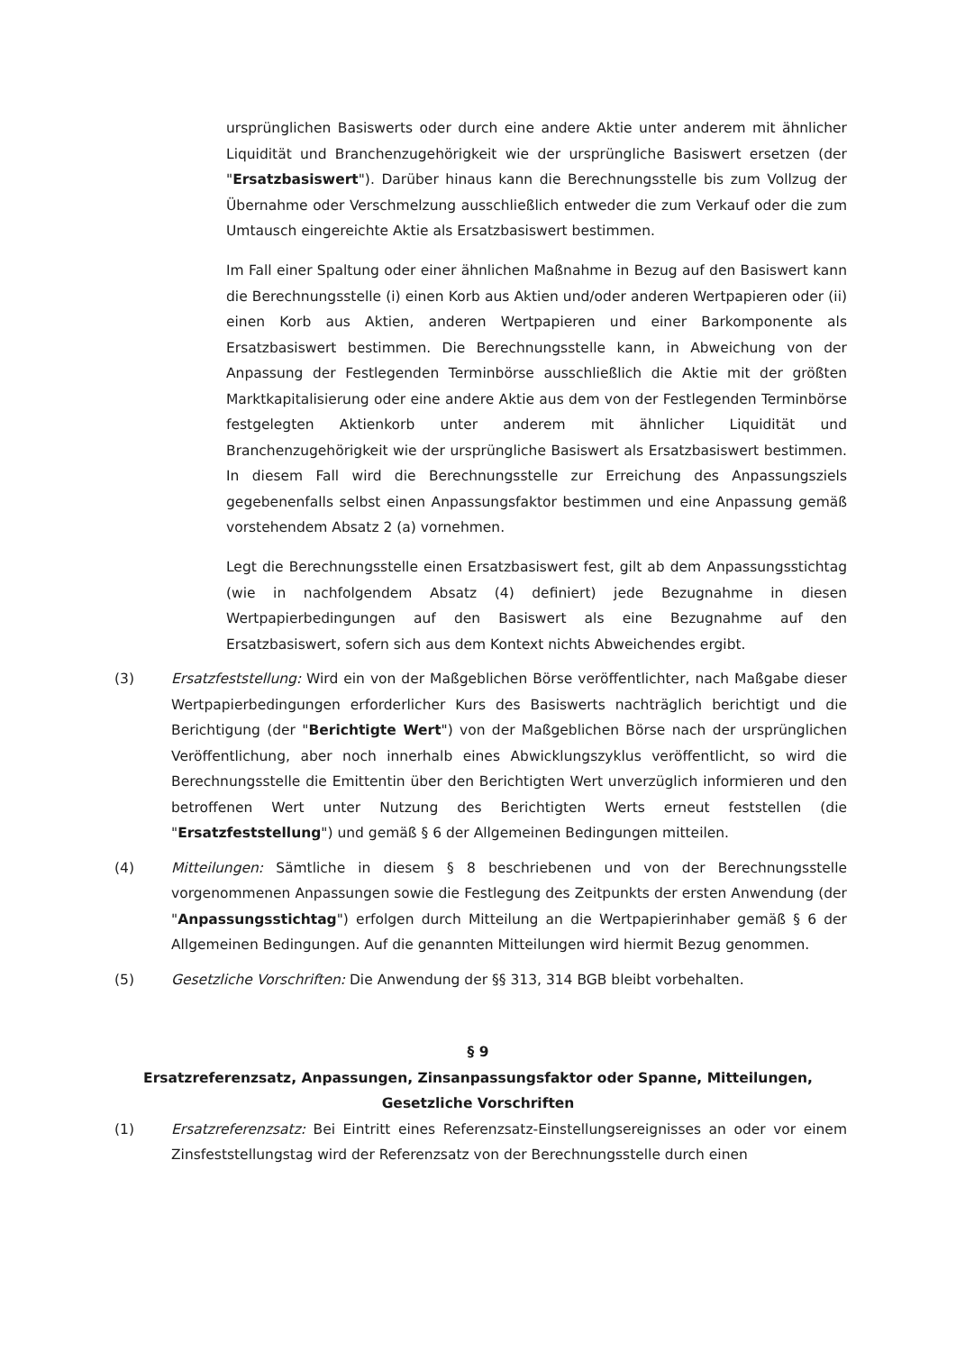ursprünglichen Basiswerts oder durch eine andere Aktie unter anderem mit ähnlicher Liquidität und Branchenzugehörigkeit wie der ursprüngliche Basiswert ersetzen (der "Ersatzbasiswert"). Darüber hinaus kann die Berechnungsstelle bis zum Vollzug der Übernahme oder Verschmelzung ausschließlich entweder die zum Verkauf oder die zum Umtausch eingereichte Aktie als Ersatzbasiswert bestimmen.
Im Fall einer Spaltung oder einer ähnlichen Maßnahme in Bezug auf den Basiswert kann die Berechnungsstelle (i) einen Korb aus Aktien und/oder anderen Wertpapieren oder (ii) einen Korb aus Aktien, anderen Wertpapieren und einer Barkomponente als Ersatzbasiswert bestimmen. Die Berechnungsstelle kann, in Abweichung von der Anpassung der Festlegenden Terminbörse ausschließlich die Aktie mit der größten Marktkapitalisierung oder eine andere Aktie aus dem von der Festlegenden Terminbörse festgelegten Aktienkorb unter anderem mit ähnlicher Liquidität und Branchenzugehörigkeit wie der ursprüngliche Basiswert als Ersatzbasiswert bestimmen. In diesem Fall wird die Berechnungsstelle zur Erreichung des Anpassungsziels gegebenenfalls selbst einen Anpassungsfaktor bestimmen und eine Anpassung gemäß vorstehendem Absatz 2 (a) vornehmen.
Legt die Berechnungsstelle einen Ersatzbasiswert fest, gilt ab dem Anpassungsstichtag (wie in nachfolgendem Absatz (4) definiert) jede Bezugnahme in diesen Wertpapierbedingungen auf den Basiswert als eine Bezugnahme auf den Ersatzbasiswert, sofern sich aus dem Kontext nichts Abweichendes ergibt.
(3) Ersatzfeststellung: Wird ein von der Maßgeblichen Börse veröffentlichter, nach Maßgabe dieser Wertpapierbedingungen erforderlicher Kurs des Basiswerts nachträglich berichtigt und die Berichtigung (der "Berichtigte Wert") von der Maßgeblichen Börse nach der ursprünglichen Veröffentlichung, aber noch innerhalb eines Abwicklungszyklus veröffentlicht, so wird die Berechnungsstelle die Emittentin über den Berichtigten Wert unverzüglich informieren und den betroffenen Wert unter Nutzung des Berichtigten Werts erneut feststellen (die "Ersatzfeststellung") und gemäß § 6 der Allgemeinen Bedingungen mitteilen.
(4) Mitteilungen: Sämtliche in diesem § 8 beschriebenen und von der Berechnungsstelle vorgenommenen Anpassungen sowie die Festlegung des Zeitpunkts der ersten Anwendung (der "Anpassungsstichtag") erfolgen durch Mitteilung an die Wertpapierinhaber gemäß § 6 der Allgemeinen Bedingungen. Auf die genannten Mitteilungen wird hiermit Bezug genommen.
(5) Gesetzliche Vorschriften: Die Anwendung der §§ 313, 314 BGB bleibt vorbehalten.
§ 9
Ersatzreferenzsatz, Anpassungen, Zinsanpassungsfaktor oder Spanne, Mitteilungen,
Gesetzliche Vorschriften
(1) Ersatzreferenzsatz: Bei Eintritt eines Referenzsatz-Einstellungsereignisses an oder vor einem Zinsfeststellungstag wird der Referenzsatz von der Berechnungsstelle durch einen